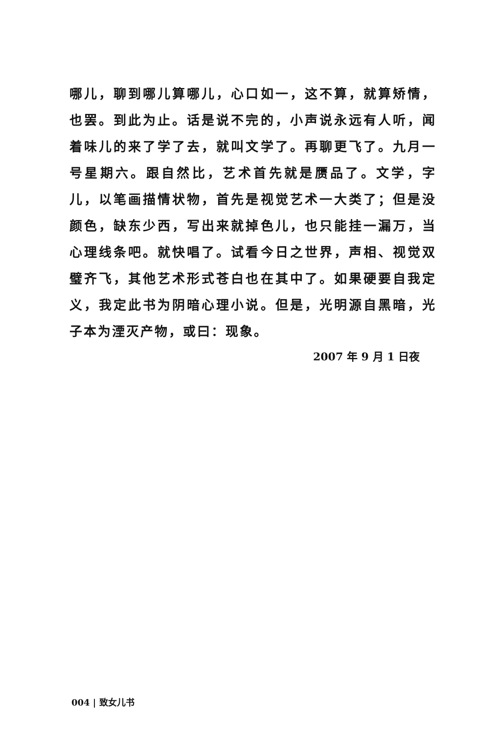哪儿，聊到哪儿算哪儿，心口如一，这不算，就算矫情，也罢。到此为止。话是说不完的，小声说永远有人听，闻着味儿的来了学了去，就叫文学了。再聊更飞了。九月一号星期六。跟自然比，艺术首先就是赝品了。文学，字儿，以笔画描情状物，首先是视觉艺术一大类了；但是没颜色，缺东少西，写出来就掉色儿，也只能挂一漏万，当心理线条吧。就快唱了。试看今日之世界，声相、视觉双璧齐飞，其他艺术形式苍白也在其中了。如果硬要自我定义，我定此书为阴暗心理小说。但是，光明源自黑暗，光子本为湮灭产物，或曰：现象。
2007 年 9 月 1 日夜
004 | 致女儿书